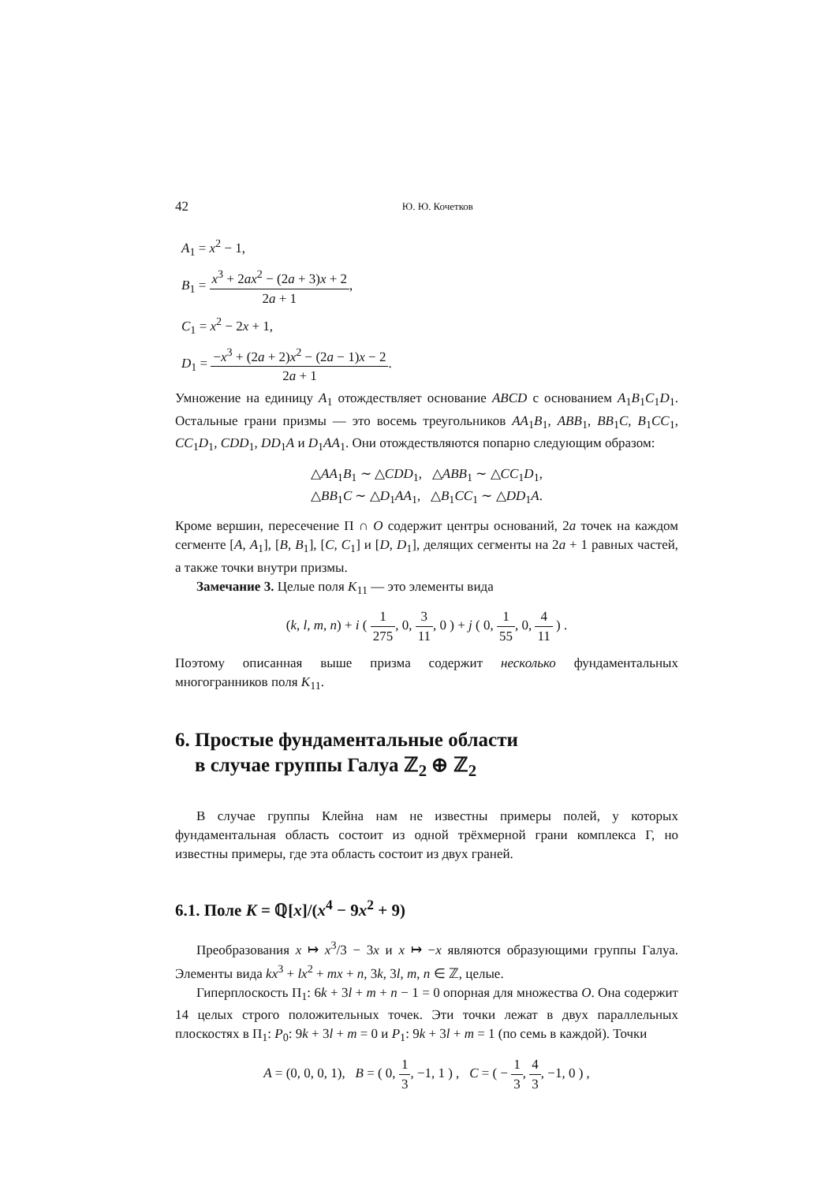42 Ю. Ю. Кочетков
A<sub>1</sub> = x<sup>2</sup> − 1,
B<sub>1</sub> = x<sup>3</sup> + 2ax<sup>2</sup> − (2a + 3)x + 2 2a + 1,
C<sub>1</sub> = x<sup>2</sup> − 2x + 1,
D<sub>1</sub> = −x<sup>3</sup> + (2a + 2)x<sup>2</sup> − (2a − 1)x − 2 2a + 1.
Умножение на единицу A<sub>1</sub> отождествляет основание ABCD с основанием A<sub>1</sub>B<sub>1</sub>C<sub>1</sub>D<sub>1</sub>. Остальные грани призмы — это восемь треугольников AA<sub>1</sub>B<sub>1</sub>, ABB<sub>1</sub>, BB<sub>1</sub>C, B<sub>1</sub>CC<sub>1</sub>, CC<sub>1</sub>D<sub>1</sub>, CDD<sub>1</sub>, DD<sub>1</sub>A и D<sub>1</sub>AA<sub>1</sub>. Они отождествляются попарно следующим образом:
△AA<sub>1</sub>B<sub>1</sub> ∼ △CDD<sub>1</sub>, △ABB<sub>1</sub> ∼ △CC<sub>1</sub>D<sub>1</sub>,
△BB<sub>1</sub>C ∼ △D<sub>1</sub>AA<sub>1</sub>, △B<sub>1</sub>CC<sub>1</sub> ∼ △DD<sub>1</sub>A.
Кроме вершин, пересечение Π ∩ O содержит центры оснований, 2a точек на каждом сегменте [A, A<sub>1</sub>], [B, B<sub>1</sub>], [C, C<sub>1</sub>] и [D, D<sub>1</sub>], делящих сегменты на 2a + 1 равных частей, а также точки внутри призмы.
Замечание 3. Целые поля K<sub>11</sub> — это элементы вида
(k, l, m, n) + i ( 1 275, 0, 3 11, 0 ) + j ( 0, 1 55, 0, 4 11 ) .
Поэтому описанная выше призма содержит несколько фундаментальных многогранников поля K<sub>11</sub>.
6. Простые фундаментальные области
в случае группы Галуа ℤ<sub>2</sub> ⊕ ℤ<sub>2</sub>
В случае группы Клейна нам не известны примеры полей, у которых фундаментальная область состоит из одной трёхмерной грани комплекса Γ, но известны примеры, где эта область состоит из двух граней.
6.1. Поле K = ℚ[x]/(x<sup>4</sup> − 9x<sup>2</sup> + 9)
Преобразования x ↦ x<sup>3</sup>/3 − 3x и x ↦ −x являются образующими группы Галуа. Элементы вида kx<sup>3</sup> + lx<sup>2</sup> + mx + n, 3k, 3l, m, n ∈ ℤ, целые.
Гиперплоскость Π<sub>1</sub>: 6k + 3l + m + n − 1 = 0 опорная для множества O. Она содержит 14 целых строго положительных точек. Эти точки лежат в двух параллельных плоскостях в Π<sub>1</sub>: P<sub>0</sub>: 9k + 3l + m = 0 и P<sub>1</sub>: 9k + 3l + m = 1 (по семь в каждой). Точки
A = (0, 0, 0, 1), B = ( 0, 1 3, −1, 1 ) , C = ( − 1 3, 4 3, −1, 0 ) ,